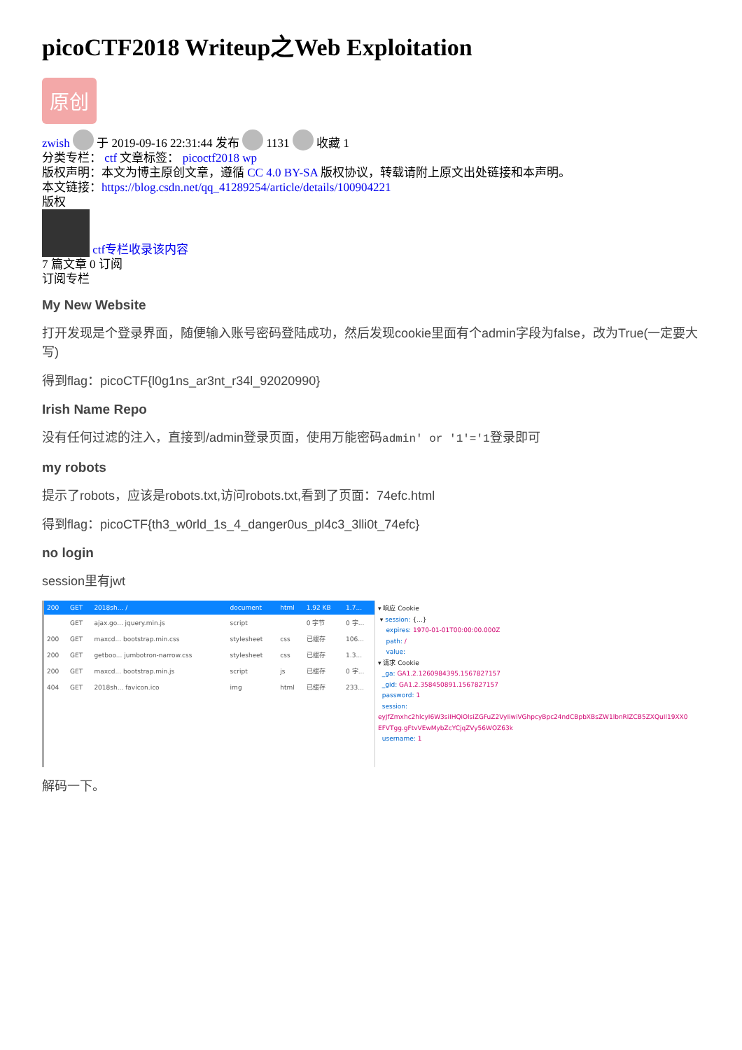picoCTF2018 Writeup之Web Exploitation
原创
zwish 于 2019-09-16 22:31:44 发布 1131 收藏 1
分类专栏： ctf 文章标签： picoctf2018 wp
版权声明：本文为博主原创文章，遵循 CC 4.0 BY-SA 版权协议，转载请附上原文出处链接和本声明。
本文链接：https://blog.csdn.net/qq_41289254/article/details/100904221
版权
ctf专栏收录该内容
7 篇文章 0 订阅
订阅专栏
My New Website
打开发现是个登录界面，随便输入账号密码登陆成功，然后发现cookie里面有个admin字段为false，改为True(一定要大写)
得到flag：picoCTF{l0g1ns_ar3nt_r34l_92020990}
Irish Name Repo
没有任何过滤的注入，直接到/admin登录页面，使用万能密码admin' or '1'='1登录即可
my robots
提示了robots，应该是robots.txt,访问robots.txt,看到了页面：74efc.html
得到flag：picoCTF{th3_w0rld_1s_4_danger0us_pl4c3_3lli0t_74efc}
no login
session里有jwt
| 200 | GET | 2018sh... / | document | html | 1.92 KB | 1.7... |
| | GET | ajax.go... jquery.min.js | script | | 0 字节 | 0 字... |
| 200 | GET | maxcd... bootstrap.min.css | stylesheet | css | 已缓存 | 106... |
| 200 | GET | getboo... jumbotron-narrow.css | stylesheet | css | 已缓存 | 1.3... |
| 200 | GET | maxcd... bootstrap.min.js | script | js | 已缓存 | 0 字... |
| 404 | GET | 2018sh... favicon.ico | img | html | 已缓存 | 233... |
▾ 响应 Cookie
▾ session: {...}
expires: 1970-01-01T00:00:00.000Z
path: /
value:
▾ 请求 Cookie
_ga: GA1.2.1260984395.1567827157
_gid: GA1.2.358450891.1567827157
password: 1
session: eyJfZmxhc2hlcyI6W3siIHQiOlsiZGFuZ2VyIiwiVGhpcyBpc24ndCBpbXBsZW1lbnRlZCB5ZXQuIl19XX0 EFVTgg.gFtvVEwMybZcYCjqZVy56WOZ63k
username: 1
解码一下。